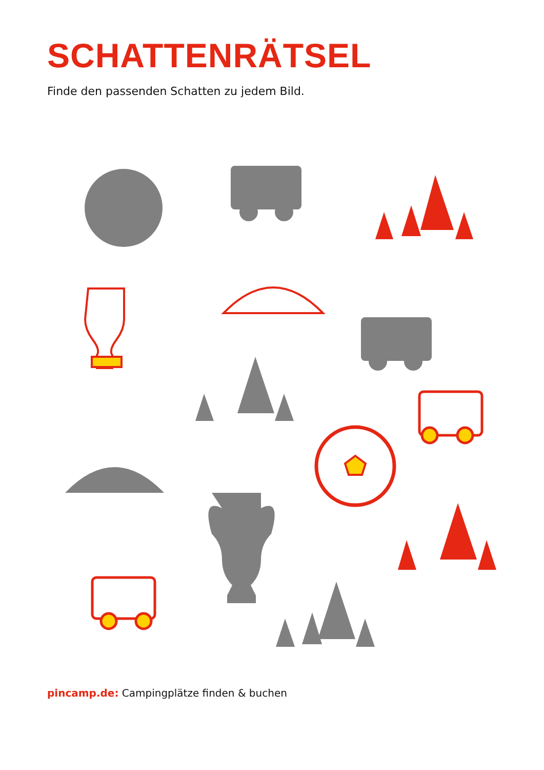SCHATTENRÄTSEL
Finde den passenden Schatten zu jedem Bild.
pincamp.de: Campingplätze finden & buchen